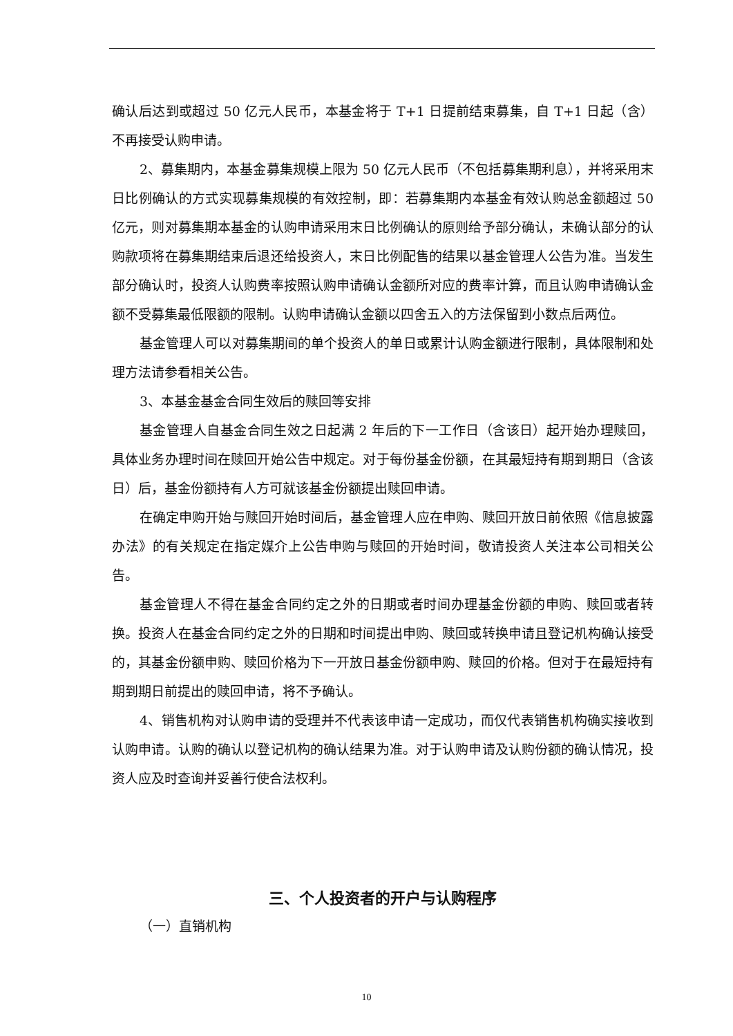确认后达到或超过 50 亿元人民币，本基金将于 T+1 日提前结束募集，自 T+1 日起（含）不再接受认购申请。
2、募集期内，本基金募集规模上限为 50 亿元人民币（不包括募集期利息），并将采用末日比例确认的方式实现募集规模的有效控制，即：若募集期内本基金有效认购总金额超过 50 亿元，则对募集期本基金的认购申请采用末日比例确认的原则给予部分确认，未确认部分的认购款项将在募集期结束后退还给投资人，末日比例配售的结果以基金管理人公告为准。当发生部分确认时，投资人认购费率按照认购申请确认金额所对应的费率计算，而且认购申请确认金额不受募集最低限额的限制。认购申请确认金额以四舍五入的方法保留到小数点后两位。
基金管理人可以对募集期间的单个投资人的单日或累计认购金额进行限制，具体限制和处理方法请参看相关公告。
3、本基金基金合同生效后的赎回等安排
基金管理人自基金合同生效之日起满 2 年后的下一工作日（含该日）起开始办理赎回，具体业务办理时间在赎回开始公告中规定。对于每份基金份额，在其最短持有期到期日（含该日）后，基金份额持有人方可就该基金份额提出赎回申请。
在确定申购开始与赎回开始时间后，基金管理人应在申购、赎回开放日前依照《信息披露办法》的有关规定在指定媒介上公告申购与赎回的开始时间，敬请投资人关注本公司相关公告。
基金管理人不得在基金合同约定之外的日期或者时间办理基金份额的申购、赎回或者转换。投资人在基金合同约定之外的日期和时间提出申购、赎回或转换申请且登记机构确认接受的，其基金份额申购、赎回价格为下一开放日基金份额申购、赎回的价格。但对于在最短持有期到期日前提出的赎回申请，将不予确认。
4、销售机构对认购申请的受理并不代表该申请一定成功，而仅代表销售机构确实接收到认购申请。认购的确认以登记机构的确认结果为准。对于认购申请及认购份额的确认情况，投资人应及时查询并妥善行使合法权利。
三、个人投资者的开户与认购程序
（一）直销机构
10